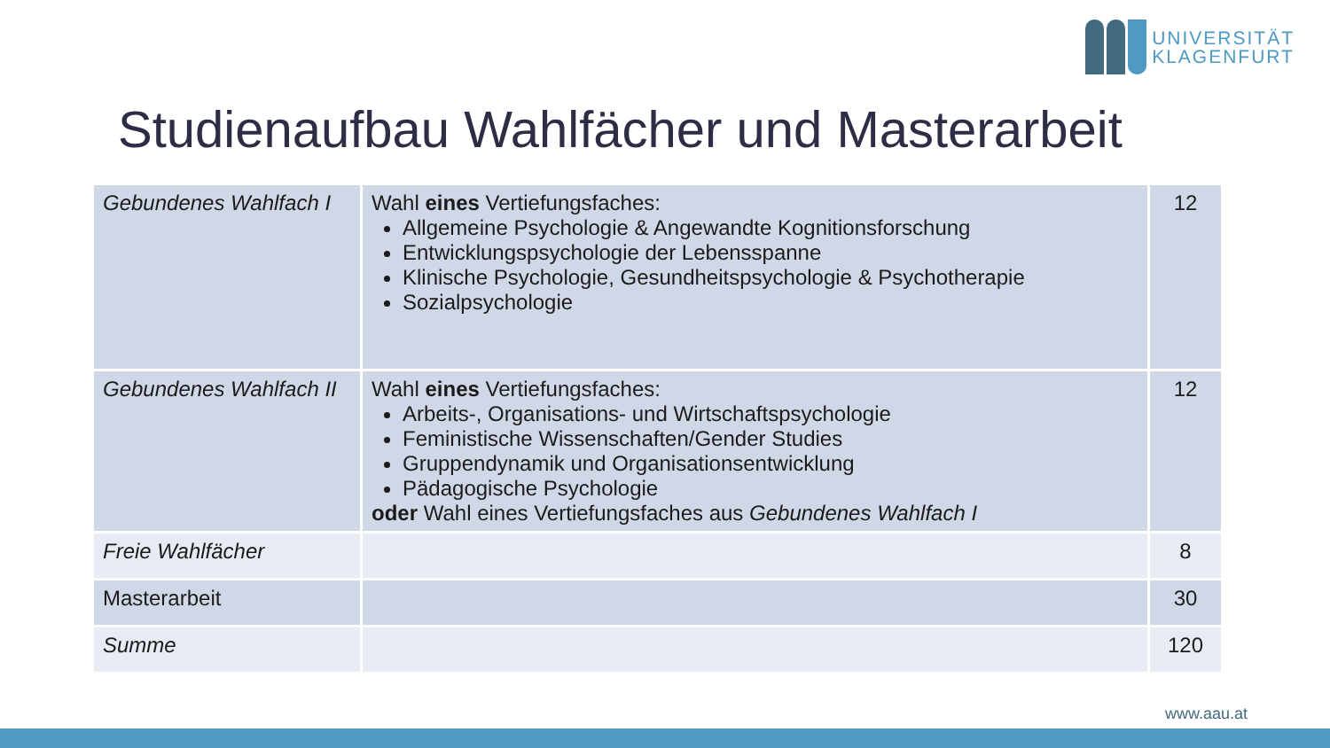UNIVERSITÄT
KLAGENFURT
Studienaufbau Wahlfächer und Masterarbeit
| Gebundenes Wahlfach I | Wahl eines Vertiefungsfaches: Allgemeine Psychologie & Angewandte Kognitionsforschung Entwicklungspsychologie der Lebensspanne Klinische Psychologie, Gesundheitspsychologie & Psychotherapie Sozialpsychologie | 12 |
| Gebundenes Wahlfach II | Wahl eines Vertiefungsfaches: Arbeits-, Organisations- und Wirtschaftspsychologie Feministische Wissenschaften/Gender Studies Gruppendynamik und Organisationsentwicklung Pädagogische Psychologie oder Wahl eines Vertiefungsfaches aus Gebundenes Wahlfach I | 12 |
| Freie Wahlfächer | | 8 |
| Masterarbeit | | 30 |
| Summe | | 120 |
www.aau.at